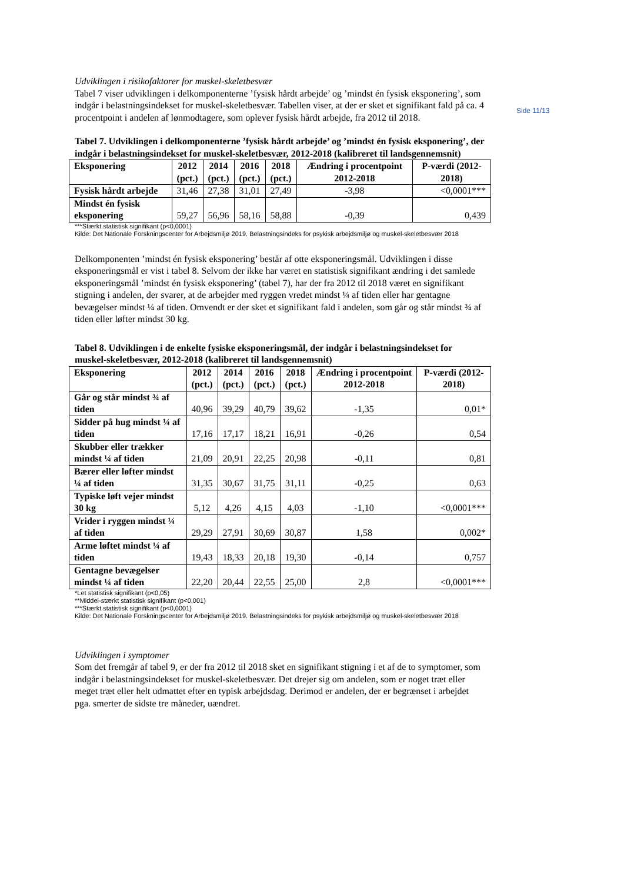Side 11/13
Udviklingen i risikofaktorer for muskel-skeletbesvær
Tabel 7 viser udviklingen i delkomponenterne ’fysisk hårdt arbejde’ og ’mindst én fysisk eksponering’, som indgår i belastningsindekset for muskel-skeletbesvær. Tabellen viser, at der er sket et signifikant fald på ca. 4 procentpoint i andelen af lønmodtagere, som oplever fysisk hårdt arbejde, fra 2012 til 2018.
Tabel 7. Udviklingen i delkomponenterne ’fysisk hårdt arbejde’ og ’mindst én fysisk eksponering’, der indgår i belastningsindekset for muskel-skeletbesvær, 2012-2018 (kalibreret til landsgennemsnit)
| Eksponering | 2012 (pct.) | 2014 (pct.) | 2016 (pct.) | 2018 (pct.) | Ændring i procentpoint 2012-2018 | P-værdi (2012-2018) |
| --- | --- | --- | --- | --- | --- | --- |
| Fysisk hårdt arbejde | 31,46 | 27,38 | 31,01 | 27,49 | -3,98 | <0,0001*** |
| Mindst én fysisk eksponering | 59,27 | 56,96 | 58,16 | 58,88 | -0,39 | 0,439 |
***Stærkt statistisk signifikant (p<0,0001)
Kilde: Det Nationale Forskningscenter for Arbejdsmiljø 2019. Belastningsindeks for psykisk arbejdsmiljø og muskel-skeletbesvær 2018
Delkomponenten ’mindst én fysisk eksponering’ består af otte eksponeringsmål. Udviklingen i disse eksponeringsmål er vist i tabel 8. Selvom der ikke har været en statistisk signifikant ændring i det samlede eksponeringsmål ’mindst én fysisk eksponering’ (tabel 7), har der fra 2012 til 2018 været en signifikant stigning i andelen, der svarer, at de arbejder med ryggen vredet mindst ¼ af tiden eller har gentagne bevægelser mindst ¼ af tiden. Omvendt er der sket et signifikant fald i andelen, som går og står mindst ¾ af tiden eller løfter mindst 30 kg.
Tabel 8. Udviklingen i de enkelte fysiske eksponeringsmål, der indgår i belastningsindekset for muskel-skeletbesvær, 2012-2018 (kalibreret til landsgennemsnit)
| Eksponering | 2012 (pct.) | 2014 (pct.) | 2016 (pct.) | 2018 (pct.) | Ændring i procentpoint 2012-2018 | P-værdi (2012-2018) |
| --- | --- | --- | --- | --- | --- | --- |
| Går og står mindst ¾ af tiden | 40,96 | 39,29 | 40,79 | 39,62 | -1,35 | 0,01* |
| Sidder på hug mindst ¼ af tiden | 17,16 | 17,17 | 18,21 | 16,91 | -0,26 | 0,54 |
| Skubber eller trækker mindst ¼ af tiden | 21,09 | 20,91 | 22,25 | 20,98 | -0,11 | 0,81 |
| Bærer eller løfter mindst ¼ af tiden | 31,35 | 30,67 | 31,75 | 31,11 | -0,25 | 0,63 |
| Typiske løft vejer mindst 30 kg | 5,12 | 4,26 | 4,15 | 4,03 | -1,10 | <0,0001*** |
| Vrider i ryggen mindst ¼ af tiden | 29,29 | 27,91 | 30,69 | 30,87 | 1,58 | 0,002* |
| Arme løftet mindst ¼ af tiden | 19,43 | 18,33 | 20,18 | 19,30 | -0,14 | 0,757 |
| Gentagne bevægelser mindst ¼ af tiden | 22,20 | 20,44 | 22,55 | 25,00 | 2,8 | <0,0001*** |
*Let statistisk signifikant (p<0,05)
**Middel-stærkt statistisk signifikant (p<0,001)
***Stærkt statistisk signifikant (p<0,0001)
Kilde: Det Nationale Forskningscenter for Arbejdsmiljø 2019. Belastningsindeks for psykisk arbejdsmiljø og muskel-skeletbesvær 2018
Udviklingen i symptomer
Som det fremgår af tabel 9, er der fra 2012 til 2018 sket en signifikant stigning i et af de to symptomer, som indgår i belastningsindekset for muskel-skeletbesvær. Det drejer sig om andelen, som er noget træt eller meget træt eller helt udmattet efter en typisk arbejdsdag. Derimod er andelen, der er begrænset i arbejdet pga. smerter de sidste tre måneder, uændret.